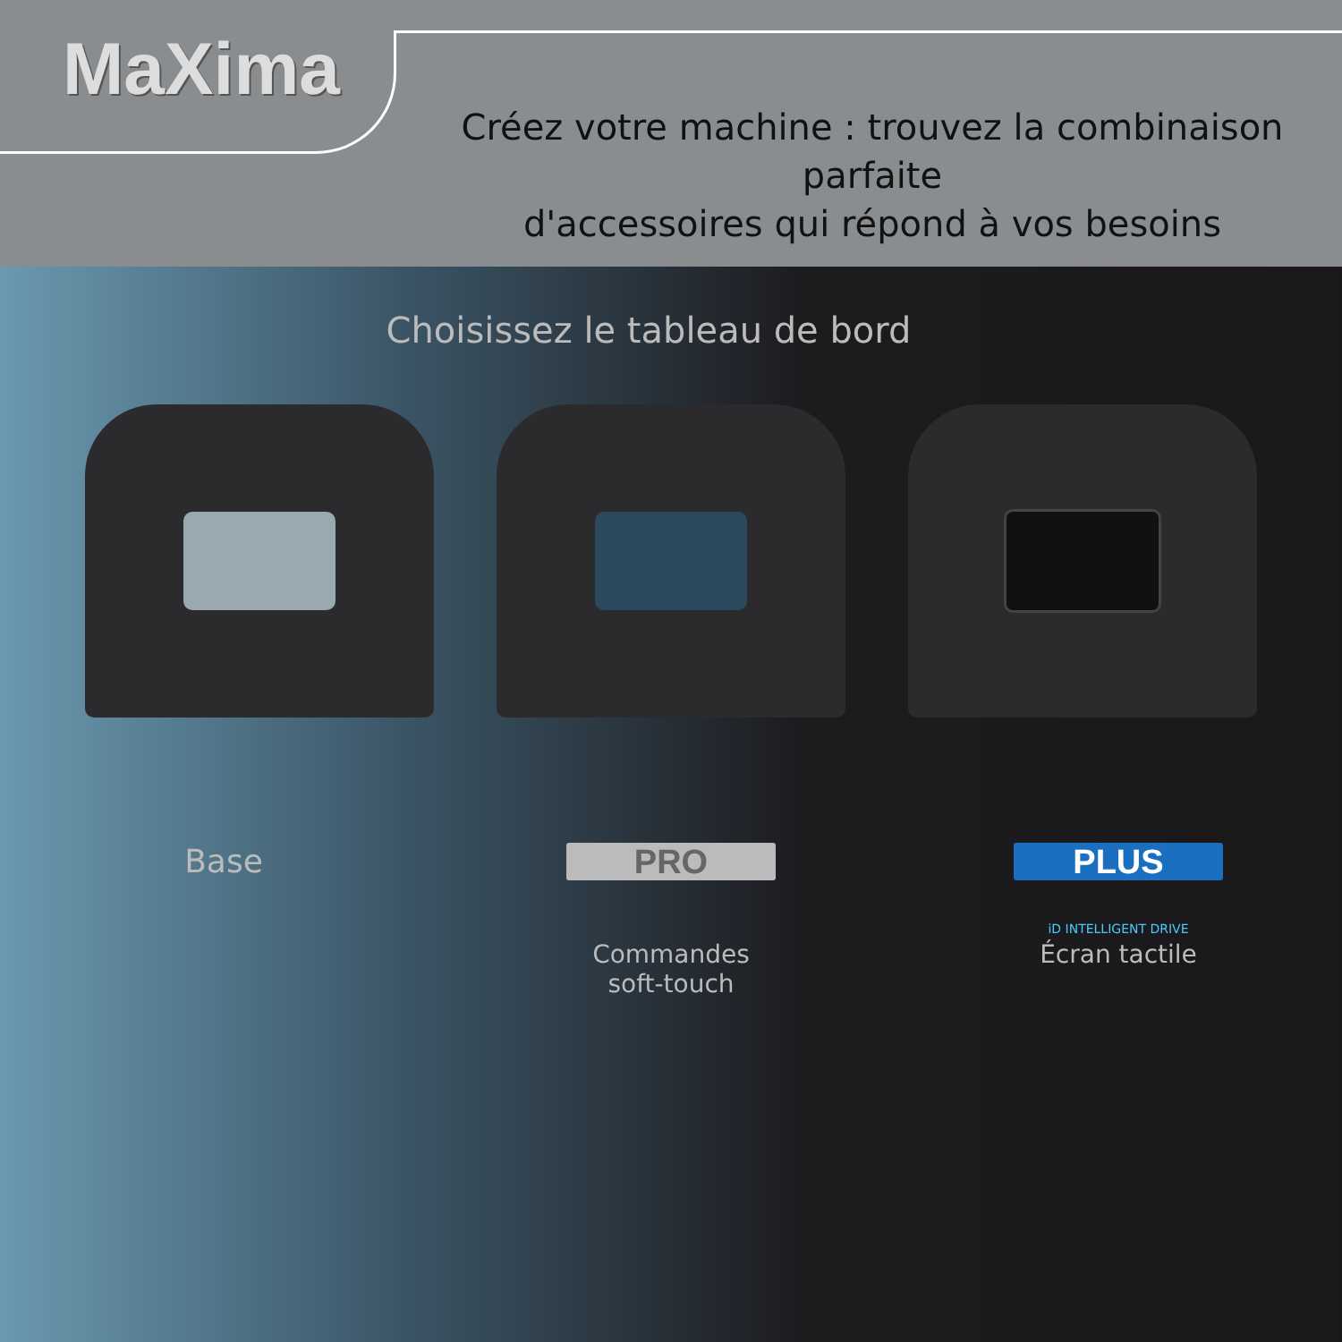MaXima
Créez votre machine : trouvez la combinaison parfaite
d'accessoires qui répond à vos besoins
Choisissez le tableau de bord
Base
PRO
Commandes
soft-touch
PLUS
iD INTELLIGENT DRIVE
Écran tactile